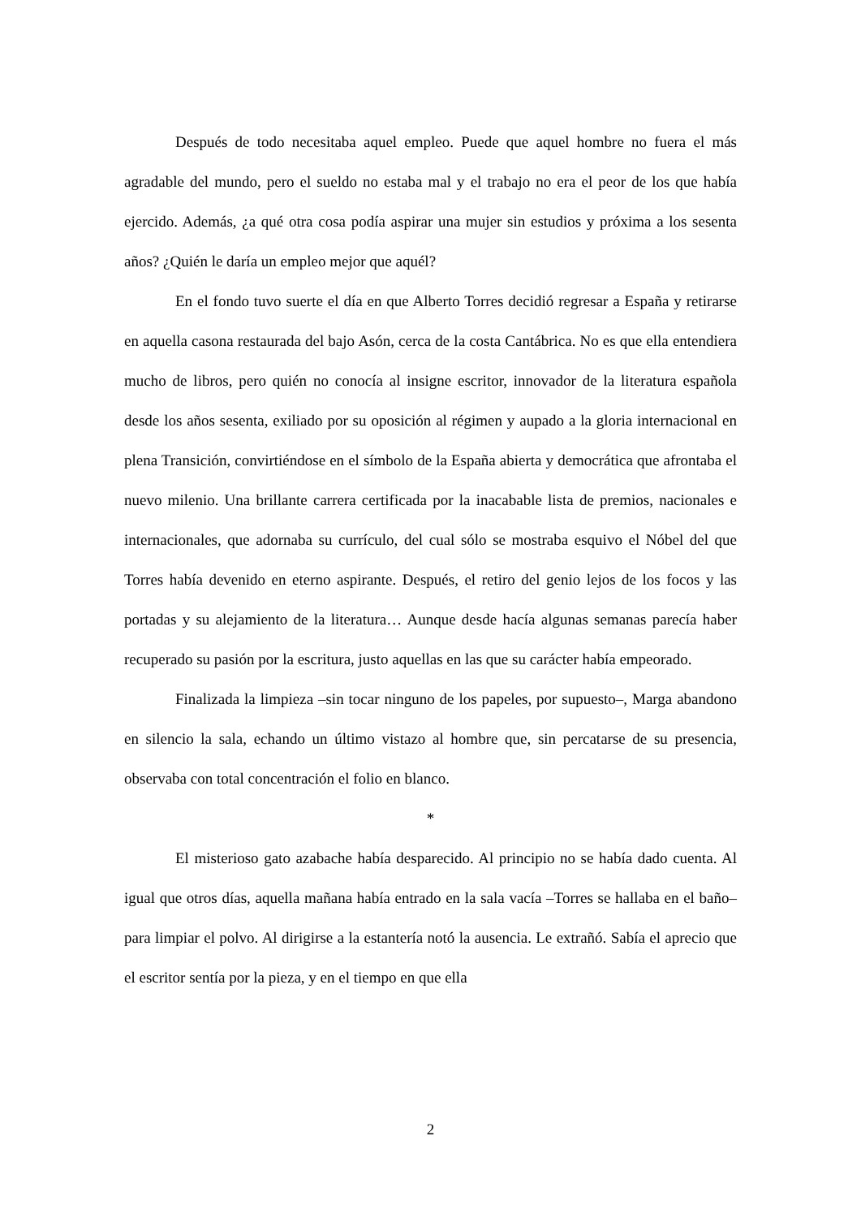Después de todo necesitaba aquel empleo. Puede que aquel hombre no fuera el más agradable del mundo, pero el sueldo no estaba mal y el trabajo no era el peor de los que había ejercido. Además, ¿a qué otra cosa podía aspirar una mujer sin estudios y próxima a los sesenta años? ¿Quién le daría un empleo mejor que aquél?
En el fondo tuvo suerte el día en que Alberto Torres decidió regresar a España y retirarse en aquella casona restaurada del bajo Asón, cerca de la costa Cantábrica. No es que ella entendiera mucho de libros, pero quién no conocía al insigne escritor, innovador de la literatura española desde los años sesenta, exiliado por su oposición al régimen y aupado a la gloria internacional en plena Transición, convirtiéndose en el símbolo de la España abierta y democrática que afrontaba el nuevo milenio. Una brillante carrera certificada por la inacabable lista de premios, nacionales e internacionales, que adornaba su currículo, del cual sólo se mostraba esquivo el Nóbel del que Torres había devenido en eterno aspirante. Después, el retiro del genio lejos de los focos y las portadas y su alejamiento de la literatura… Aunque desde hacía algunas semanas parecía haber recuperado su pasión por la escritura, justo aquellas en las que su carácter había empeorado.
Finalizada la limpieza –sin tocar ninguno de los papeles, por supuesto–, Marga abandono en silencio la sala, echando un último vistazo al hombre que, sin percatarse de su presencia, observaba con total concentración el folio en blanco.
*
El misterioso gato azabache había desparecido. Al principio no se había dado cuenta. Al igual que otros días, aquella mañana había entrado en la sala vacía –Torres se hallaba en el baño– para limpiar el polvo. Al dirigirse a la estantería notó la ausencia. Le extrañó. Sabía el aprecio que el escritor sentía por la pieza, y en el tiempo en que ella
2